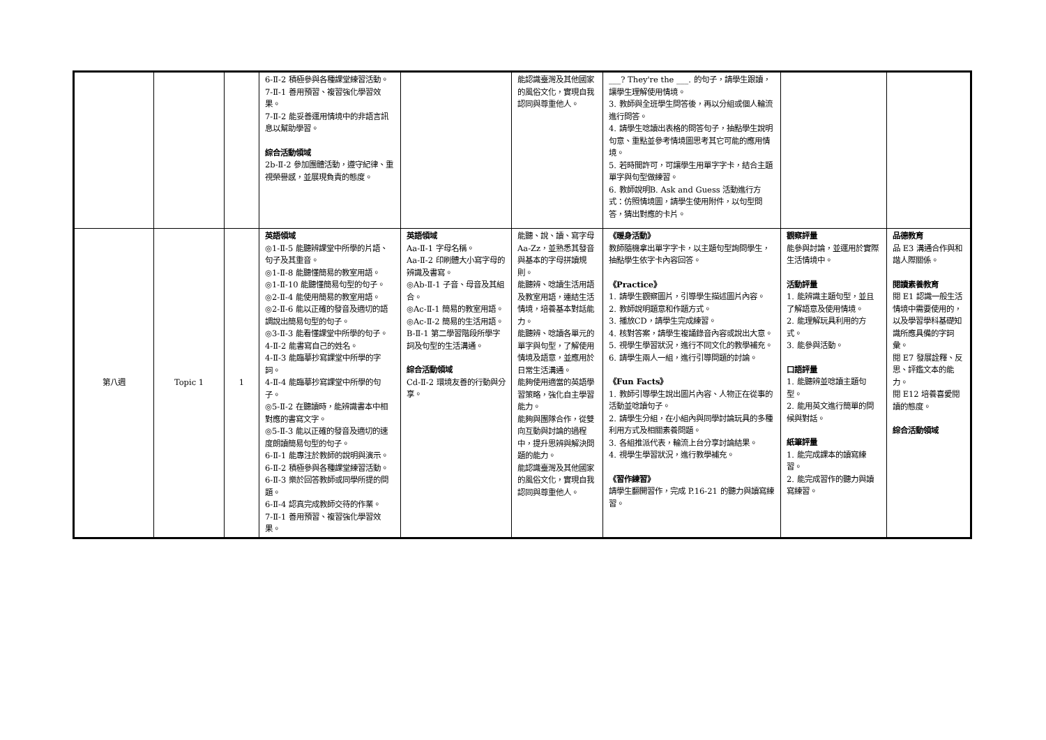| | | | 6-Ⅱ-2 積極參與各種課堂練習活動。 7-Ⅱ-1 善用預習、複習強化學習效果。 7-Ⅱ-2 能妥善運用情境中的非語言訊息以幫助學習。 綜合活動領域 2b-Ⅱ-2 參加團體活動，遵守紀律、重視榮譽感，並展現負責的態度。 | | 能認識臺灣及其他國家的風俗文化，實現自我認同與尊重他人。 | ___? They're the ___. 的句子，請學生跟讀，讓學生理解使用情境。 3. 教師與全班學生問答後，再以分組或個人輪流進行問答。 4. 請學生唸讀出表格的問答句子，抽點學生說明句意、重點並參考情境圖思考其它可能的應用情境。 5. 若時間許可，可讓學生用單字字卡，結合主題單字與句型做練習。 6. 教師說明B. Ask and Guess 活動進行方式：仿照情境圖，請學生使用附件，以句型問答，猜出對應的卡片。 | | |
| 第八週 | Topic 1 | 1 | 英語領域 ◎1-Ⅱ-5 能聽辨課堂中所學的片語、句子及其重音。 ◎1-Ⅱ-8 能聽懂簡易的教室用語。 ◎1-Ⅱ-10 能聽懂簡易句型的句子。 ◎2-Ⅱ-4 能使用簡易的教室用語。 ◎2-Ⅱ-6 能以正確的發音及適切的語調說出簡易句型的句子。 ◎3-Ⅱ-3 能看懂課堂中所學的句子。 4-Ⅱ-2 能書寫自己的姓名。 4-Ⅱ-3 能臨摹抄寫課堂中所學的字詞。 4-Ⅱ-4 能臨摹抄寫課堂中所學的句子。 ◎5-Ⅱ-2 在聽讀時，能辨識書本中相對應的書寫文字。 ◎5-Ⅱ-3 能以正確的發音及適切的速度朗讀簡易句型的句子。 6-Ⅱ-1 能專注於教師的說明與演示。 6-Ⅱ-2 積極參與各種課堂練習活動。 6-Ⅱ-3 樂於回答教師或同學所提的問題。 6-Ⅱ-4 認真完成教師交待的作業。 7-Ⅱ-1 善用預習、複習強化學習效果。 | 英語領域 Aa-Ⅱ-1 字母名稱。 Aa-Ⅱ-2 印刷體大小寫字母的辨識及書寫。 ◎Ab-Ⅱ-1 子音、母音及其組合。 ◎Ac-Ⅱ-1 簡易的教室用語。 ◎Ac-Ⅱ-2 簡易的生活用語。 B-Ⅱ-1 第二學習階段所學字詞及句型的生活溝通。 綜合活動領域 Cd-Ⅱ-2 環境友善的行動與分享。 | 能聽、說、讀、寫字母 Aa-Zz，並熟悉其發音與基本的字母拼讀規則。 能聽辨、唸讀生活用語及教室用語，連結生活情境，培養基本對話能力。 能聽辨、唸讀各單元的單字與句型，了解使用情境及語意，並應用於日常生活溝通。 能夠使用適當的英語學習策略，強化自主學習能力。 能夠與團隊合作，從雙向互動與討論的過程中，提升思辨與解決問題的能力。 能認識臺灣及其他國家的風俗文化，實現自我認同與尊重他人。 | 《暖身活動》 教師隨機拿出單字字卡，以主題句型詢問學生，抽點學生依字卡內容回答。 《Practice》 1. 請學生觀察圖片，引導學生描述圖片內容。 2. 教師說明題意和作題方式。 3. 播放CD，請學生完成練習。 4. 核對答案，請學生複誦錄音內容或說出大意。 5. 視學生學習狀況，進行不同文化的教學補充。 6. 請學生兩人一組，進行引導問題的討論。 《Fun Facts》 1. 教師引導學生說出圖片內容、人物正在從事的活動並唸讀句子。 2. 請學生分組，在小組內與同學討論玩具的多種利用方式及相關素養問題。 3. 各組推派代表，輪流上台分享討論結果。 4. 視學生學習狀況，進行教學補充。 《習作練習》 請學生翻開習作，完成 P.16-21 的聽力與讀寫練習。 | 觀察評量 能參與討論，並運用於實際生活情境中。 活動評量 1. 能辨識主題句型，並且了解語意及使用情境。 2. 能理解玩具利用的方式。 3. 能參與活動。 口語評量 1. 能聽辨並唸讀主題句型。 2. 能用英文進行簡單的問候與對話。 紙筆評量 1. 能完成課本的讀寫練習。 2. 能完成習作的聽力與讀寫練習。 | 品德教育 品 E3 溝通合作與和諧人際關係。 閱讀素養教育 閱 E1 認識一般生活情境中需要使用的，以及學習學科基礎知識所應具備的字詞彙。 閱 E7 發展詮釋、反思、評鑑文本的能力。 閱 E12 培養喜愛閱讀的態度。 綜合活動領域 |